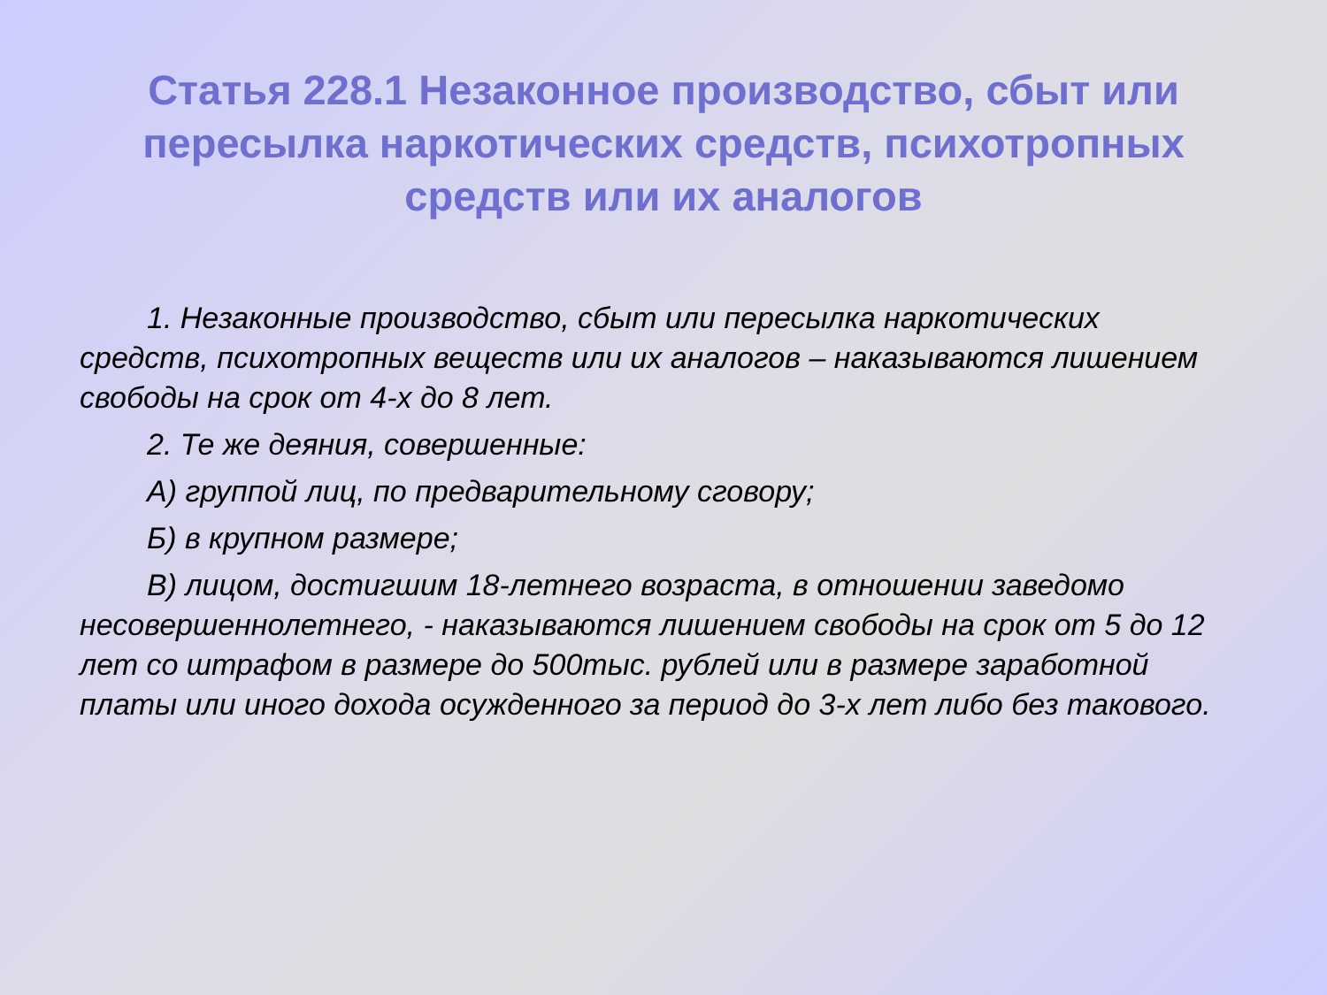Статья 228.1 Незаконное производство, сбыт или пересылка наркотических средств, психотропных средств или их аналогов
1. Незаконные производство, сбыт или пересылка наркотических средств, психотропных веществ или их аналогов – наказываются лишением свободы на срок от 4-х до 8 лет.
2. Те же деяния, совершенные:
А) группой лиц, по предварительному сговору;
Б) в крупном размере;
В) лицом, достигшим 18-летнего возраста, в отношении заведомо несовершеннолетнего, - наказываются лишением свободы на срок от 5 до 12 лет со штрафом в размере до 500тыс. рублей или в размере заработной платы или иного дохода осужденного за период до 3-х лет либо без такового.